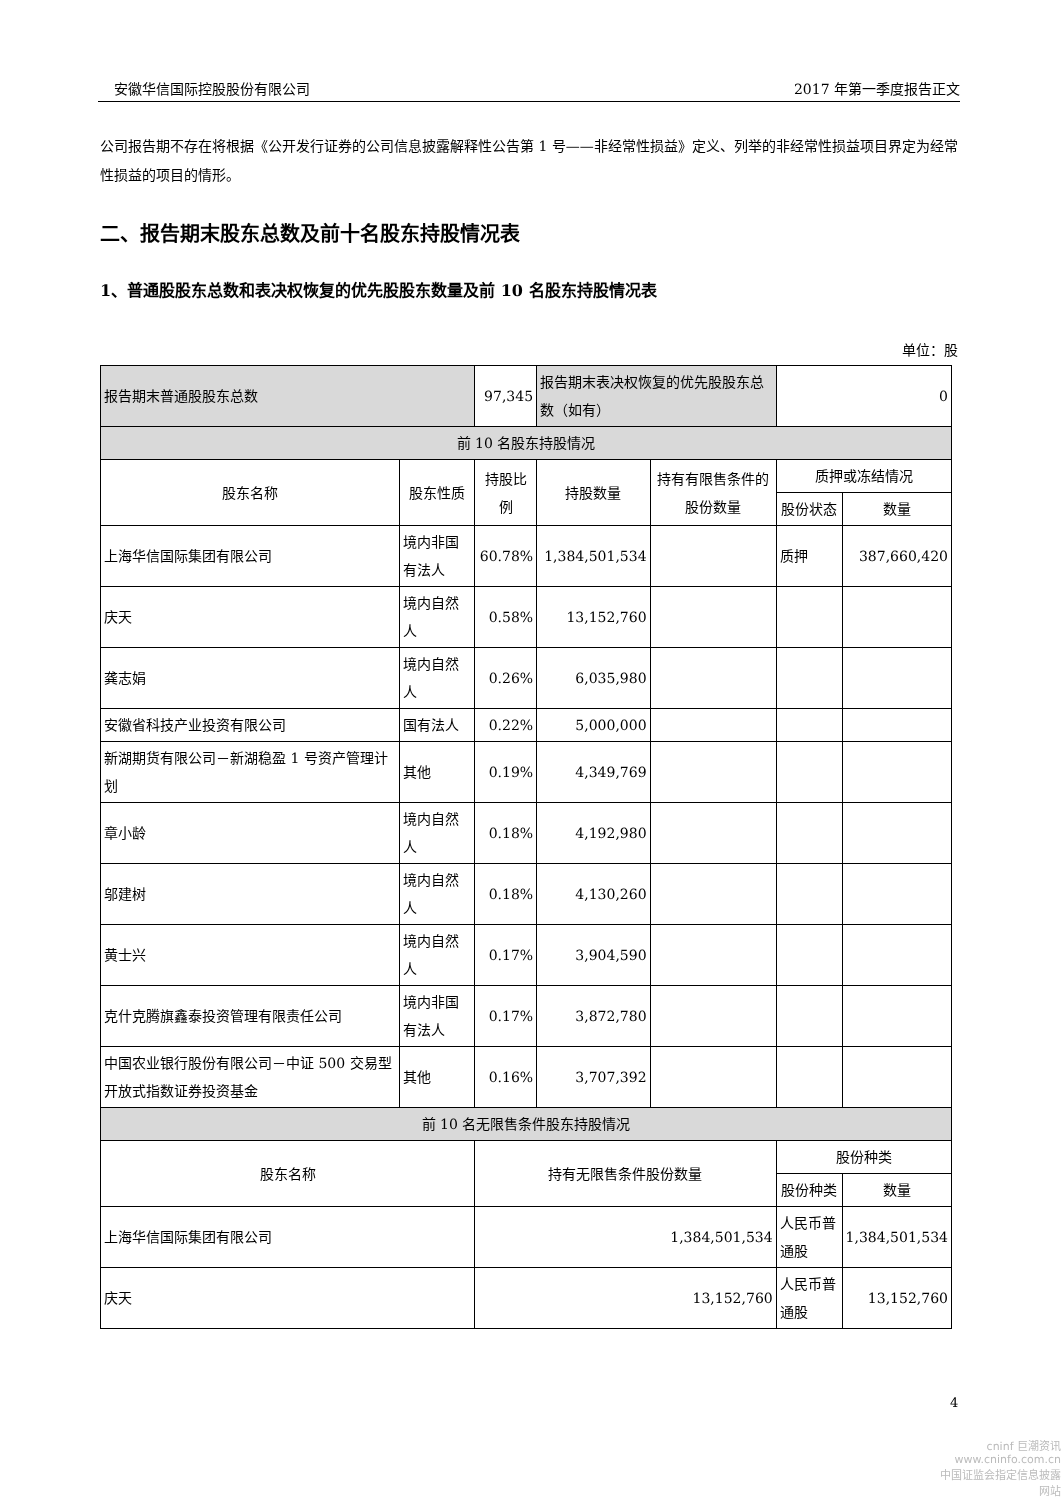安徽华信国际控股股份有限公司 2017 年第一季度报告正文
公司报告期不存在将根据《公开发行证券的公司信息披露解释性公告第 1 号——非经常性损益》定义、列举的非经常性损益项目界定为经常性损益的项目的情形。
二、报告期末股东总数及前十名股东持股情况表
1、普通股股东总数和表决权恢复的优先股股东数量及前 10 名股东持股情况表
单位：股
| 报告期末普通股股东总数 | | 97,345 | 报告期末表决权恢复的优先股股东总数（如有） | | 0 | |
| 前 10 名股东持股情况 | | | | | | |
| 股东名称 | 股东性质 | 持股比例 | 持股数量 | 持有有限售条件的股份数量 | 质押或冻结情况 | |
| | | | | | 股份状态 | 数量 |
| 上海华信国际集团有限公司 | 境内非国有法人 | 60.78% | 1,384,501,534 | | 质押 | 387,660,420 |
| 庆天 | 境内自然人 | 0.58% | 13,152,760 | | | |
| 龚志娟 | 境内自然人 | 0.26% | 6,035,980 | | | |
| 安徽省科技产业投资有限公司 | 国有法人 | 0.22% | 5,000,000 | | | |
| 新湖期货有限公司－新湖稳盈 1 号资产管理计划 | 其他 | 0.19% | 4,349,769 | | | |
| 章小龄 | 境内自然人 | 0.18% | 4,192,980 | | | |
| 邬建树 | 境内自然人 | 0.18% | 4,130,260 | | | |
| 黄士兴 | 境内自然人 | 0.17% | 3,904,590 | | | |
| 克什克腾旗鑫泰投资管理有限责任公司 | 境内非国有法人 | 0.17% | 3,872,780 | | | |
| 中国农业银行股份有限公司－中证 500 交易型开放式指数证券投资基金 | 其他 | 0.16% | 3,707,392 | | | |
| 前 10 名无限售条件股东持股情况 | | | | | | |
| 股东名称 | | 持有无限售条件股份数量 | | | 股份种类 | |
| | | | | | 股份种类 | 数量 |
| 上海华信国际集团有限公司 | | 1,384,501,534 | | | 人民币普通股 | 1,384,501,534 |
| 庆天 | | 13,152,760 | | | 人民币普通股 | 13,152,760 |
4
cninf 巨潮资讯
www.cninfo.com.cn
中国证监会指定信息披露网站